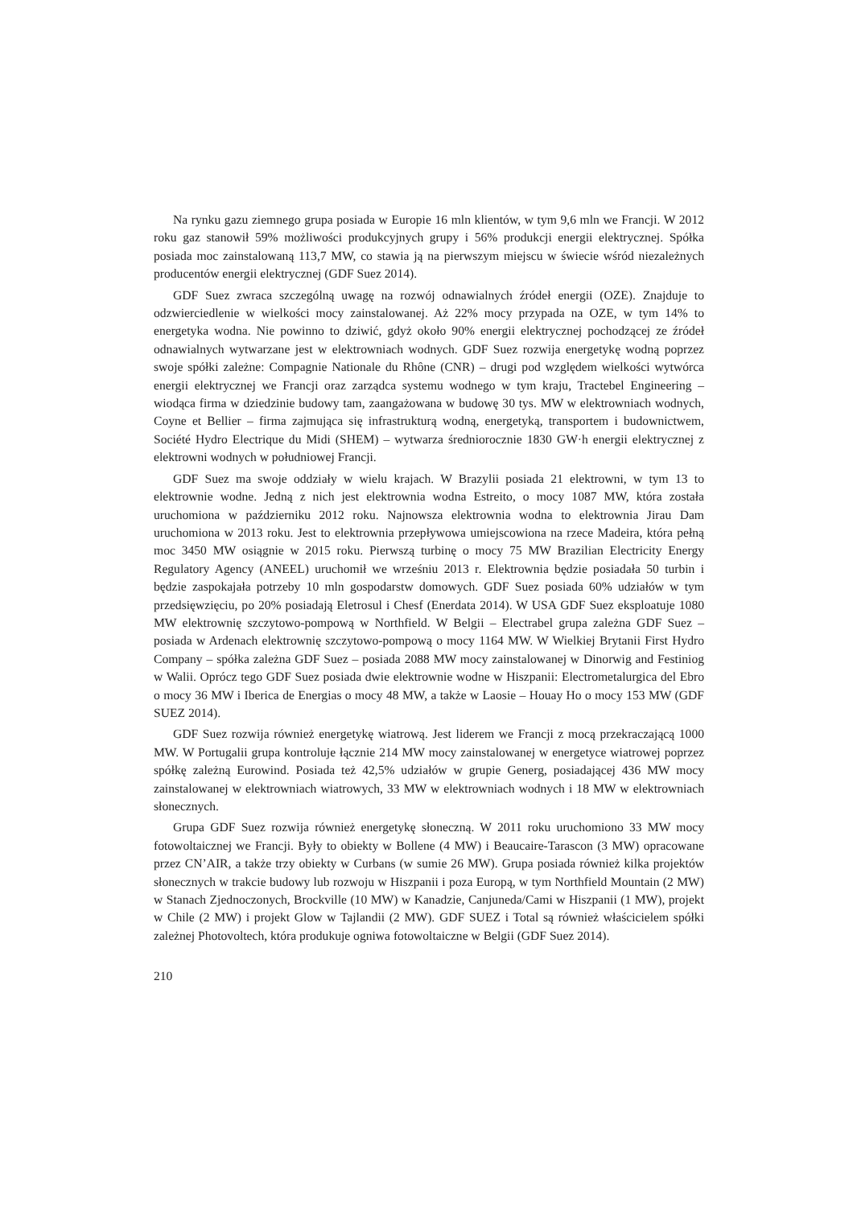Na rynku gazu ziemnego grupa posiada w Europie 16 mln klientów, w tym 9,6 mln we Francji. W 2012 roku gaz stanowił 59% możliwości produkcyjnych grupy i 56% produkcji energii elektrycznej. Spółka posiada moc zainstalowaną 113,7 MW, co stawia ją na pierwszym miejscu w świecie wśród niezależnych producentów energii elektrycznej (GDF Suez 2014).
GDF Suez zwraca szczególną uwagę na rozwój odnawialnych źródeł energii (OZE). Znajduje to odzwierciedlenie w wielkości mocy zainstalowanej. Aż 22% mocy przypada na OZE, w tym 14% to energetyka wodna. Nie powinno to dziwić, gdyż około 90% energii elektrycznej pochodzącej ze źródeł odnawialnych wytwarzane jest w elektrowniach wodnych. GDF Suez rozwija energetykę wodną poprzez swoje spółki zależne: Compagnie Nationale du Rhône (CNR) – drugi pod względem wielkości wytwórca energii elektrycznej we Francji oraz zarządca systemu wodnego w tym kraju, Tractebel Engineering – wiodąca firma w dziedzinie budowy tam, zaangażowana w budowę 30 tys. MW w elektrowniach wodnych, Coyne et Bellier – firma zajmująca się infrastrukturą wodną, energetyką, transportem i budownictwem, Société Hydro Electrique du Midi (SHEM) – wytwarza średniorocznie 1830 GW·h energii elektrycznej z elektrowni wodnych w południowej Francji.
GDF Suez ma swoje oddziały w wielu krajach. W Brazylii posiada 21 elektrowni, w tym 13 to elektrownie wodne. Jedną z nich jest elektrownia wodna Estreito, o mocy 1087 MW, która została uruchomiona w październiku 2012 roku. Najnowsza elektrownia wodna to elektrownia Jirau Dam uruchomiona w 2013 roku. Jest to elektrownia przepływowa umiejscowiona na rzece Madeira, która pełną moc 3450 MW osiągnie w 2015 roku. Pierwszą turbinę o mocy 75 MW Brazilian Electricity Energy Regulatory Agency (ANEEL) uruchomił we wrześniu 2013 r. Elektrownia będzie posiadała 50 turbin i będzie zaspokajała potrzeby 10 mln gospodarstw domowych. GDF Suez posiada 60% udziałów w tym przedsięwzięciu, po 20% posiadają Eletrosul i Chesf (Enerdata 2014). W USA GDF Suez eksploatuje 1080 MW elektrownię szczytowo-pompową w Northfield. W Belgii – Electrabel grupa zależna GDF Suez – posiada w Ardenach elektrownię szczytowo-pompową o mocy 1164 MW. W Wielkiej Brytanii First Hydro Company – spółka zależna GDF Suez – posiada 2088 MW mocy zainstalowanej w Dinorwig and Festiniog w Walii. Oprócz tego GDF Suez posiada dwie elektrownie wodne w Hiszpanii: Electrometalurgica del Ebro o mocy 36 MW i Iberica de Energias o mocy 48 MW, a także w Laosie – Houay Ho o mocy 153 MW (GDF SUEZ 2014).
GDF Suez rozwija również energetykę wiatrową. Jest liderem we Francji z mocą przekraczającą 1000 MW. W Portugalii grupa kontroluje łącznie 214 MW mocy zainstalowanej w energetyce wiatrowej poprzez spółkę zależną Eurowind. Posiada też 42,5% udziałów w grupie Generg, posiadającej 436 MW mocy zainstalowanej w elektrowniach wiatrowych, 33 MW w elektrowniach wodnych i 18 MW w elektrowniach słonecznych.
Grupa GDF Suez rozwija również energetykę słoneczną. W 2011 roku uruchomiono 33 MW mocy fotowoltaicznej we Francji. Były to obiekty w Bollene (4 MW) i Beaucaire-Tarascon (3 MW) opracowane przez CN’AIR, a także trzy obiekty w Curbans (w sumie 26 MW). Grupa posiada również kilka projektów słonecznych w trakcie budowy lub rozwoju w Hiszpanii i poza Europą, w tym Northfield Mountain (2 MW) w Stanach Zjednoczonych, Brockville (10 MW) w Kanadzie, Canjuneda/Cami w Hiszpanii (1 MW), projekt w Chile (2 MW) i projekt Glow w Tajlandii (2 MW). GDF SUEZ i Total są również właścicielem spółki zależnej Photovoltech, która produkuje ogniwa fotowoltaiczne w Belgii (GDF Suez 2014).
210